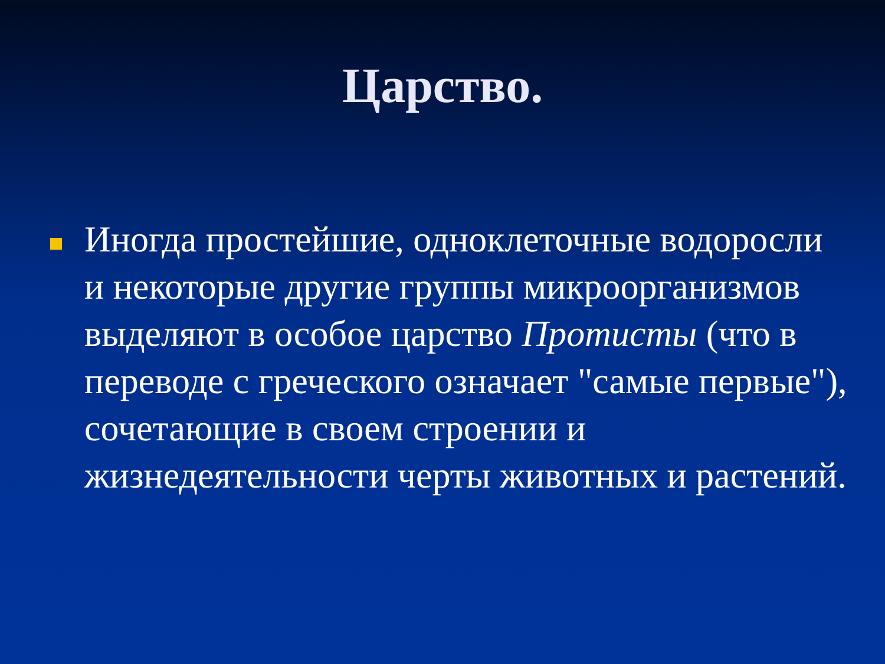Царство.
Иногда простейшие, одноклеточные водоросли и некоторые другие группы микроорганизмов выделяют в особое царство Протисты (что в переводе с греческого означает "самые первые"), сочетающие в своем строении и жизнедеятельности черты животных и растений.